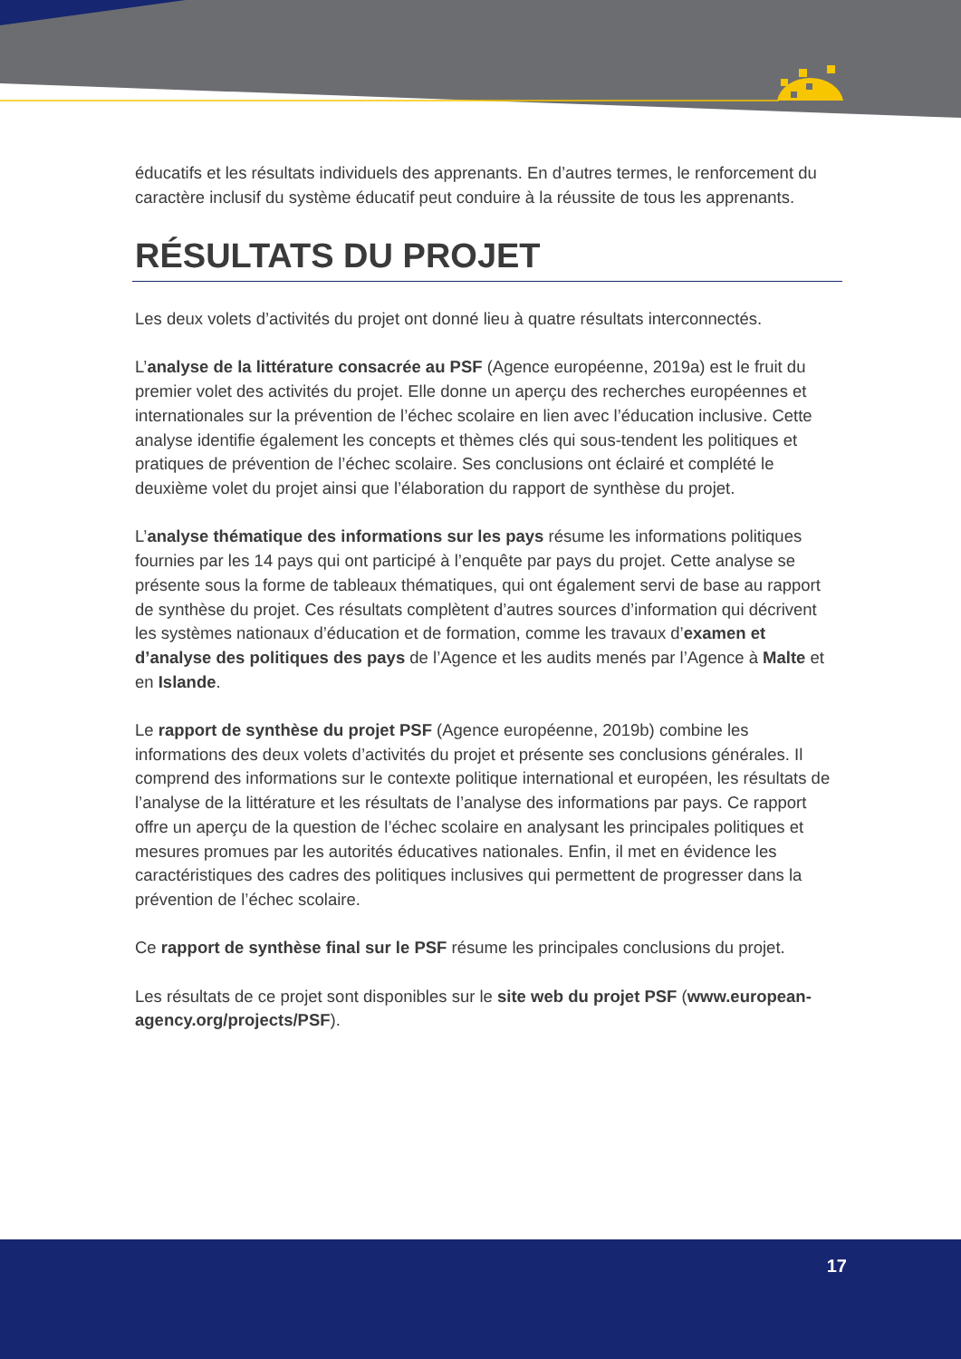éducatifs et les résultats individuels des apprenants. En d’autres termes, le renforcement du caractère inclusif du système éducatif peut conduire à la réussite de tous les apprenants.
RÉSULTATS DU PROJET
Les deux volets d’activités du projet ont donné lieu à quatre résultats interconnectés.
L’analyse de la littérature consacrée au PSF (Agence européenne, 2019a) est le fruit du premier volet des activités du projet. Elle donne un aperçu des recherches européennes et internationales sur la prévention de l’échec scolaire en lien avec l’éducation inclusive. Cette analyse identifie également les concepts et thèmes clés qui sous-tendent les politiques et pratiques de prévention de l’échec scolaire. Ses conclusions ont éclairé et complété le deuxième volet du projet ainsi que l’élaboration du rapport de synthèse du projet.
L’analyse thématique des informations sur les pays résume les informations politiques fournies par les 14 pays qui ont participé à l’enquête par pays du projet. Cette analyse se présente sous la forme de tableaux thématiques, qui ont également servi de base au rapport de synthèse du projet. Ces résultats complètent d’autres sources d’information qui décrivent les systèmes nationaux d’éducation et de formation, comme les travaux d’examen et d’analyse des politiques des pays de l’Agence et les audits menés par l’Agence à Malte et en Islande.
Le rapport de synthèse du projet PSF (Agence européenne, 2019b) combine les informations des deux volets d’activités du projet et présente ses conclusions générales. Il comprend des informations sur le contexte politique international et européen, les résultats de l’analyse de la littérature et les résultats de l’analyse des informations par pays. Ce rapport offre un aperçu de la question de l’échec scolaire en analysant les principales politiques et mesures promues par les autorités éducatives nationales. Enfin, il met en évidence les caractéristiques des cadres des politiques inclusives qui permettent de progresser dans la prévention de l’échec scolaire.
Ce rapport de synthèse final sur le PSF résume les principales conclusions du projet.
Les résultats de ce projet sont disponibles sur le site web du projet PSF (www.european-agency.org/projects/PSF).
17